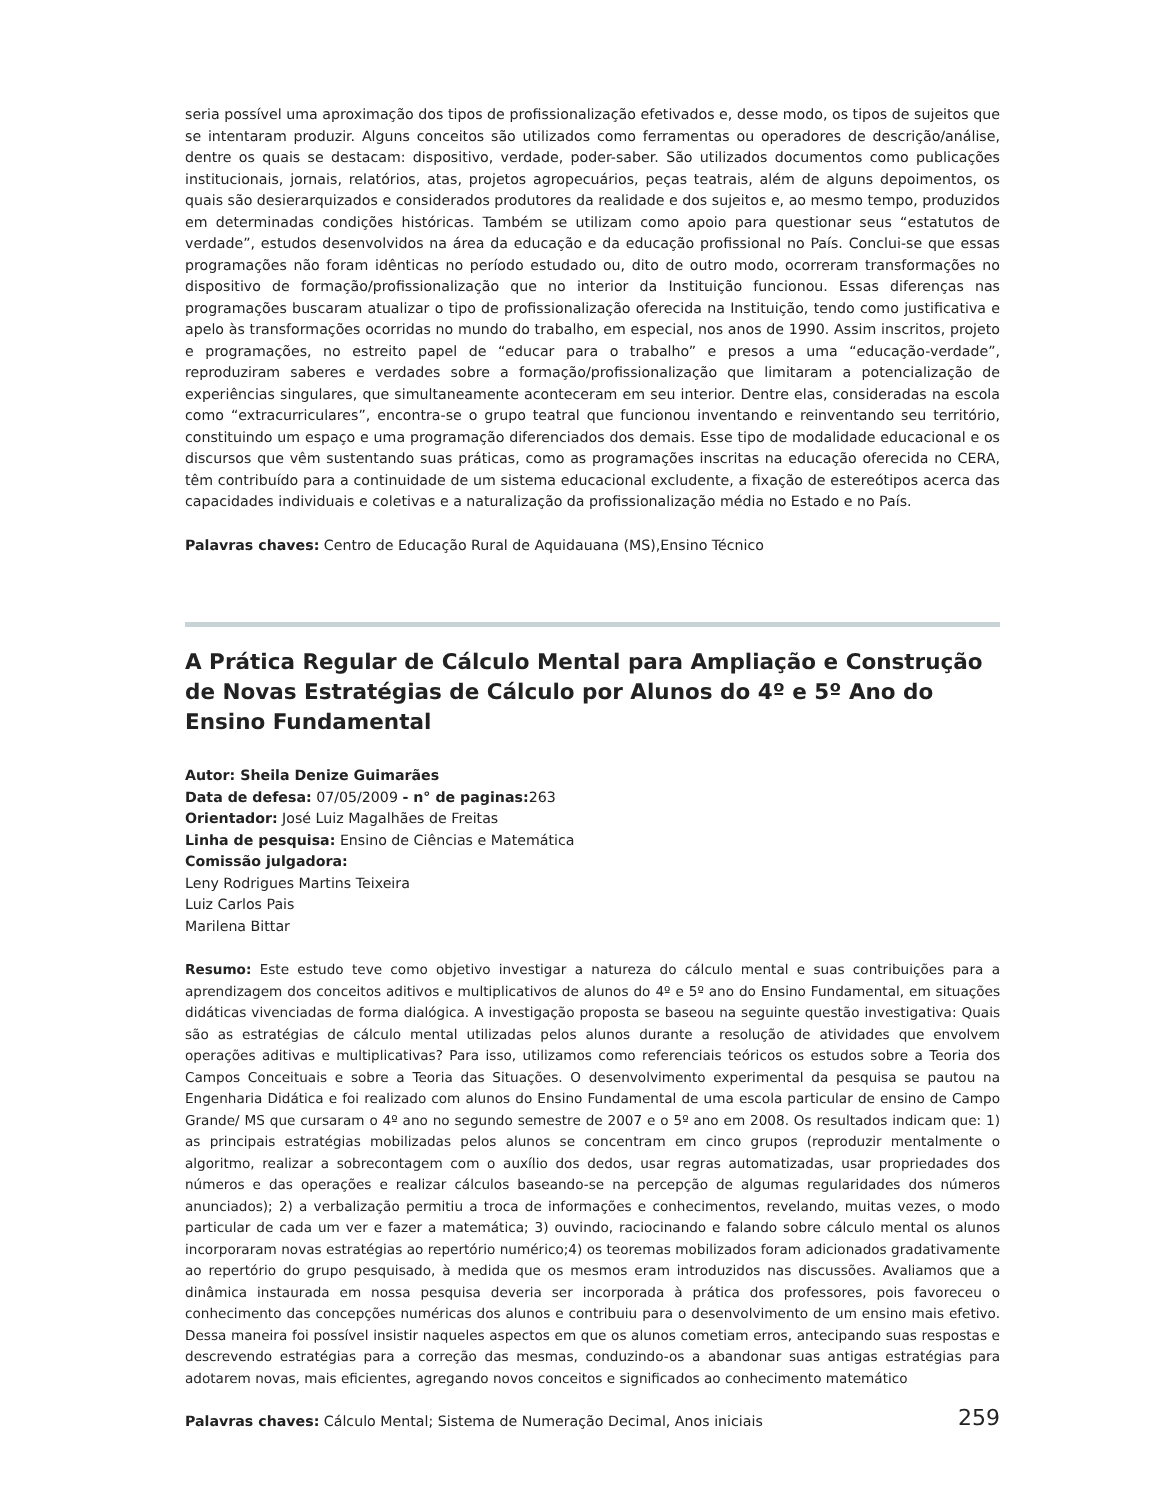seria possível uma aproximação dos tipos de profissionalização efetivados e, desse modo, os tipos de sujeitos que se intentaram produzir. Alguns conceitos são utilizados como ferramentas ou operadores de descrição/análise, dentre os quais se destacam: dispositivo, verdade, poder-saber. São utilizados documentos como publicações institucionais, jornais, relatórios, atas, projetos agropecuários, peças teatrais, além de alguns depoimentos, os quais são desierarquizados e considerados produtores da realidade e dos sujeitos e, ao mesmo tempo, produzidos em determinadas condições históricas. Também se utilizam como apoio para questionar seus “estatutos de verdade”, estudos desenvolvidos na área da educação e da educação profissional no País. Conclui-se que essas programações não foram idênticas no período estudado ou, dito de outro modo, ocorreram transformações no dispositivo de formação/profissionalização que no interior da Instituição funcionou. Essas diferenças nas programações buscaram atualizar o tipo de profissionalização oferecida na Instituição, tendo como justificativa e apelo às transformações ocorridas no mundo do trabalho, em especial, nos anos de 1990. Assim inscritos, projeto e programações, no estreito papel de “educar para o trabalho” e presos a uma “educação-verdade”, reproduziram saberes e verdades sobre a formação/profissionalização que limitaram a potencialização de experiências singulares, que simultaneamente aconteceram em seu interior. Dentre elas, consideradas na escola como “extracurriculares”, encontra-se o grupo teatral que funcionou inventando e reinventando seu território, constituindo um espaço e uma programação diferenciados dos demais. Esse tipo de modalidade educacional e os discursos que vêm sustentando suas práticas, como as programações inscritas na educação oferecida no CERA, têm contribuído para a continuidade de um sistema educacional excludente, a fixação de estereótipos acerca das capacidades individuais e coletivas e a naturalização da profissionalização média no Estado e no País.
Palavras chaves: Centro de Educação Rural de Aquidauana (MS),Ensino Técnico
A Prática Regular de Cálculo Mental para Ampliação e Construção de Novas Estratégias de Cálculo por Alunos do 4º e 5º Ano do Ensino Fundamental
Autor: Sheila Denize Guimarães
Data de defesa: 07/05/2009 - n° de paginas: 263
Orientador: José Luiz Magalhães de Freitas
Linha de pesquisa: Ensino de Ciências e Matemática
Comissão julgadora:
Leny Rodrigues Martins Teixeira
Luiz Carlos Pais
Marilena Bittar
Resumo: Este estudo teve como objetivo investigar a natureza do cálculo mental e suas contribuições para a aprendizagem dos conceitos aditivos e multiplicativos de alunos do 4º e 5º ano do Ensino Fundamental, em situações didáticas vivenciadas de forma dialógica. A investigação proposta se baseou na seguinte questão investigativa: Quais são as estratégias de cálculo mental utilizadas pelos alunos durante a resolução de atividades que envolvem operações aditivas e multiplicativas? Para isso, utilizamos como referenciais teóricos os estudos sobre a Teoria dos Campos Conceituais e sobre a Teoria das Situações. O desenvolvimento experimental da pesquisa se pautou na Engenharia Didática e foi realizado com alunos do Ensino Fundamental de uma escola particular de ensino de Campo Grande/ MS que cursaram o 4º ano no segundo semestre de 2007 e o 5º ano em 2008. Os resultados indicam que: 1) as principais estratégias mobilizadas pelos alunos se concentram em cinco grupos (reproduzir mentalmente o algoritmo, realizar a sobrecontagem com o auxílio dos dedos, usar regras automatizadas, usar propriedades dos números e das operações e realizar cálculos baseando-se na percepção de algumas regularidades dos números anunciados); 2) a verbalização permitiu a troca de informações e conhecimentos, revelando, muitas vezes, o modo particular de cada um ver e fazer a matemática; 3) ouvindo, raciocinando e falando sobre cálculo mental os alunos incorporaram novas estratégias ao repertório numérico;4) os teoremas mobilizados foram adicionados gradativamente ao repertório do grupo pesquisado, à medida que os mesmos eram introduzidos nas discussões. Avaliamos que a dinâmica instaurada em nossa pesquisa deveria ser incorporada à prática dos professores, pois favoreceu o conhecimento das concepções numéricas dos alunos e contribuiu para o desenvolvimento de um ensino mais efetivo. Dessa maneira foi possível insistir naqueles aspectos em que os alunos cometiam erros, antecipando suas respostas e descrevendo estratégias para a correção das mesmas, conduzindo-os a abandonar suas antigas estratégias para adotarem novas, mais eficientes, agregando novos conceitos e significados ao conhecimento matemático
Palavras chaves: Cálculo Mental; Sistema de Numeração Decimal, Anos iniciais
259